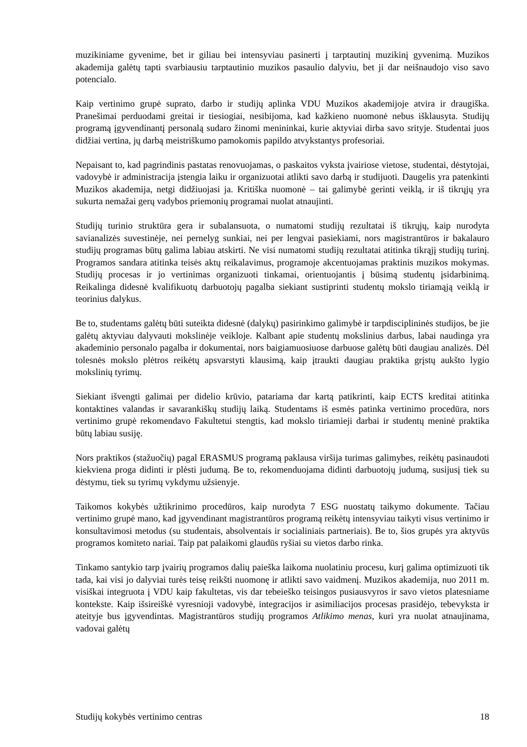muzikiniame gyvenime, bet ir giliau bei intensyviau pasinerti į tarptautinį muzikinį gyvenimą. Muzikos akademija galėtų tapti svarbiausiu tarptautinio muzikos pasaulio dalyviu, bet ji dar neišnaudojo viso savo potencialo.
Kaip vertinimo grupė suprato, darbo ir studijų aplinka VDU Muzikos akademijoje atvira ir draugiška. Pranešimai perduodami greitai ir tiesiogiai, nesibijoma, kad kažkieno nuomonė nebus išklausyta. Studijų programą įgyvendinantį personalą sudaro žinomi menininkai, kurie aktyviai dirba savo srityje. Studentai juos didžiai vertina, jų darbą meistriškumo pamokomis papildo atvykstantys profesoriai.
Nepaisant to, kad pagrindinis pastatas renovuojamas, o paskaitos vyksta įvairiose vietose, studentai, dėstytojai, vadovybė ir administracija įstengia laiku ir organizuotai atlikti savo darbą ir studijuoti. Daugelis yra patenkinti Muzikos akademija, netgi didžiuojasi ja. Kritiška nuomonė – tai galimybė gerinti veiklą, ir iš tikrųjų yra sukurta nemažai gerų vadybos priemonių programai nuolat atnaujinti.
Studijų turinio struktūra gera ir subalansuota, o numatomi studijų rezultatai iš tikrųjų, kaip nurodyta savianalizės suvestinėje, nei pernelyg sunkiai, nei per lengvai pasiekiami, nors magistrantūros ir bakalauro studijų programas būtų galima labiau atskirti. Ne visi numatomi studijų rezultatai atitinka tikrąjį studijų turinį. Programos sandara atitinka teisės aktų reikalavimus, programoje akcentuojamas praktinis muzikos mokymas. Studijų procesas ir jo vertinimas organizuoti tinkamai, orientuojantis į būsimą studentų įsidarbinimą. Reikalinga didesnė kvalifikuotų darbuotojų pagalba siekiant sustiprinti studentų mokslo tiriamąją veiklą ir teorinius dalykus.
Be to, studentams galėtų būti suteikta didesnė (dalykų) pasirinkimo galimybė ir tarpdisciplininės studijos, be jie galėtų aktyviau dalyvauti mokslinėje veikloje. Kalbant apie studentų mokslinius darbus, labai naudinga yra akademinio personalo pagalba ir dokumentai, nors baigiamuosiuose darbuose galėtų būti daugiau analizės. Dėl tolesnės mokslo plėtros reikėtų apsvarstyti klausimą, kaip įtraukti daugiau praktika grįstų aukšto lygio mokslinių tyrimų.
Siekiant išvengti galimai per didelio krūvio, patariama dar kartą patikrinti, kaip ECTS kreditai atitinka kontaktines valandas ir savarankiškų studijų laiką. Studentams iš esmės patinka vertinimo procedūra, nors vertinimo grupė rekomendavo Fakultetui stengtis, kad mokslo tiriamieji darbai ir studentų meninė praktika būtų labiau susiję.
Nors praktikos (stažuočių) pagal ERASMUS programą paklausa viršija turimas galimybes, reikėtų pasinaudoti kiekviena proga didinti ir plėsti judumą. Be to, rekomenduojama didinti darbuotojų judumą, susijusį tiek su dėstymu, tiek su tyrimų vykdymu užsienyje.
Taikomos kokybės užtikrinimo procedūros, kaip nurodyta 7 ESG nuostatų taikymo dokumente. Tačiau vertinimo grupė mano, kad įgyvendinant magistrantūros programą reikėtų intensyviau taikyti visus vertinimo ir konsultavimosi metodus (su studentais, absolventais ir socialiniais partneriais). Be to, šios grupės yra aktyvūs programos komiteto nariai. Taip pat palaikomi glaudūs ryšiai su vietos darbo rinka.
Tinkamo santykio tarp įvairių programos dalių paieška laikoma nuolatiniu procesu, kurį galima optimizuoti tik tada, kai visi jo dalyviai turės teisę reikšti nuomonę ir atlikti savo vaidmenį. Muzikos akademija, nuo 2011 m. visiškai integruota į VDU kaip fakultetas, vis dar tebeieško teisingos pusiausvyros ir savo vietos platesniame kontekste. Kaip išsireiškė vyresnioji vadovybė, integracijos ir asimiliacijos procesas prasidėjo, tebevyksta ir ateityje bus įgyvendintas. Magistrantūros studijų programos Atlikimo menas, kuri yra nuolat atnaujinama, vadovai galėtų
Studijų kokybės vertinimo centras 18